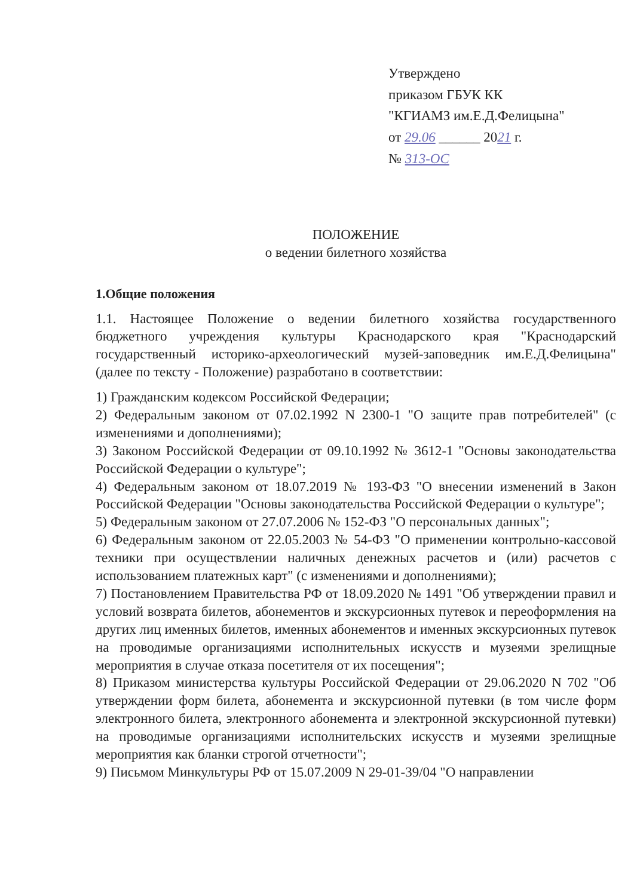Утверждено
приказом ГБУК КК
"КГИАМЗ им.Е.Д.Фелицына"
от 29.06 ______ 2021 г.
№ 313-ОС
ПОЛОЖЕНИЕ
о ведении билетного хозяйства
1.Общие положения
1.1. Настоящее Положение о ведении билетного хозяйства государственного бюджетного учреждения культуры Краснодарского края "Краснодарский государственный историко-археологический музей-заповедник им.Е.Д.Фелицына" (далее по тексту - Положение) разработано в соответствии:
1) Гражданским кодексом Российской Федерации;
2) Федеральным законом от 07.02.1992 N 2300-1 "О защите прав потребителей" (с изменениями и дополнениями);
3) Законом Российской Федерации от 09.10.1992 № 3612-1 "Основы законодательства Российской Федерации о культуре";
4) Федеральным законом от 18.07.2019 № 193-ФЗ "О внесении изменений в Закон Российской Федерации "Основы законодательства Российской Федерации о культуре";
5) Федеральным законом от 27.07.2006 № 152-ФЗ "О персональных данных";
6) Федеральным законом от 22.05.2003 № 54-ФЗ "О применении контрольно-кассовой техники при осуществлении наличных денежных расчетов и (или) расчетов с использованием платежных карт" (с изменениями и дополнениями);
7) Постановлением Правительства РФ от 18.09.2020 № 1491 "Об утверждении правил и условий возврата билетов, абонементов и экскурсионных путевок и переоформления на других лиц именных билетов, именных абонементов и именных экскурсионных путевок на проводимые организациями исполнительных искусств и музеями зрелищные мероприятия в случае отказа посетителя от их посещения";
8) Приказом министерства культуры Российской Федерации от 29.06.2020 N 702 "Об утверждении форм билета, абонемента и экскурсионной путевки (в том числе форм электронного билета, электронного абонемента и электронной экскурсионной путевки) на проводимые организациями исполнительских искусств и музеями зрелищные мероприятия как бланки строгой отчетности";
9) Письмом Минкультуры РФ от 15.07.2009 N 29-01-39/04 "О направлении